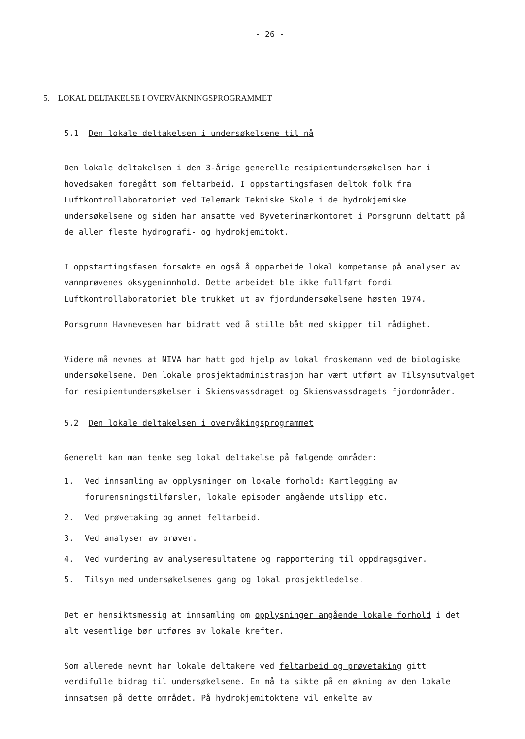- 26 -
5. LOKAL DELTAKELSE I OVERVÅKNINGSPROGRAMMET
5.1 Den lokale deltakelsen i undersøkelsene til nå
Den lokale deltakelsen i den 3-årige generelle resipientundersøkelsen har i hovedsaken foregått som feltarbeid. I oppstartingsfasen deltok folk fra Luftkontrollaboratoriet ved Telemark Tekniske Skole i de hydrokjemiske undersøkelsene og siden har ansatte ved Byveterinærkontoret i Porsgrunn deltatt på de aller fleste hydrografi- og hydrokjemitokt.
I oppstartingsfasen forsøkte en også å opparbeide lokal kompetanse på analyser av vannprøvenes oksygeninnhold. Dette arbeidet ble ikke fullført fordi Luftkontrollaboratoriet ble trukket ut av fjordundersøkelsene høsten 1974.
Porsgrunn Havnevesen har bidratt ved å stille båt med skipper til rådighet.
Videre må nevnes at NIVA har hatt god hjelp av lokal froskemann ved de biologiske undersøkelsene. Den lokale prosjektadministrasjon har vært utført av Tilsynsutvalget for resipientundersøkelser i Skiensvassdraget og Skiensvassdragets fjordområder.
5.2 Den lokale deltakelsen i overvåkingsprogrammet
Generelt kan man tenke seg lokal deltakelse på følgende områder:
1. Ved innsamling av opplysninger om lokale forhold: Kartlegging av forurensningstilførsler, lokale episoder angående utslipp etc.
2. Ved prøvetaking og annet feltarbeid.
3. Ved analyser av prøver.
4. Ved vurdering av analyseresultatene og rapportering til oppdragsgiver.
5. Tilsyn med undersøkelsenes gang og lokal prosjektledelse.
Det er hensiktsmessig at innsamling om opplysninger angående lokale forhold i det alt vesentlige bør utføres av lokale krefter.
Som allerede nevnt har lokale deltakere ved feltarbeid og prøvetaking gitt verdifulle bidrag til undersøkelsene. En må ta sikte på en økning av den lokale innsatsen på dette området. På hydrokjemitoktene vil enkelte av